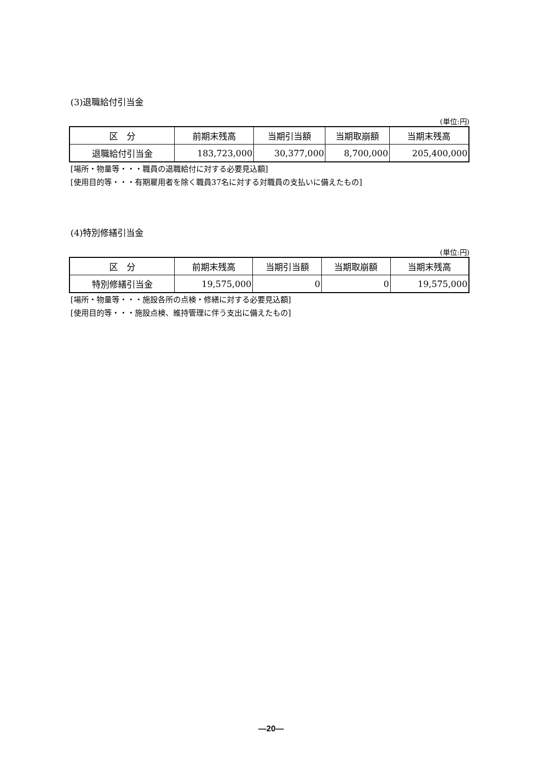(3)退職給付引当金
(単位:円)
| 区 分 | 前期末残高 | 当期引当額 | 当期取崩額 | 当期末残高 |
| --- | --- | --- | --- | --- |
| 退職給付引当金 | 183,723,000 | 30,377,000 | 8,700,000 | 205,400,000 |
[場所・物量等・・・職員の退職給付に対する必要見込額]
[使用目的等・・・有期雇用者を除く職員37名に対する対職員の支払いに備えたもの]
(4)特別修繕引当金
(単位:円)
| 区 分 | 前期末残高 | 当期引当額 | 当期取崩額 | 当期末残高 |
| --- | --- | --- | --- | --- |
| 特別修繕引当金 | 19,575,000 | 0 | 0 | 19,575,000 |
[場所・物量等・・・施設各所の点検・修繕に対する必要見込額]
[使用目的等・・・施設点検、維持管理に伴う支出に備えたもの]
—20—